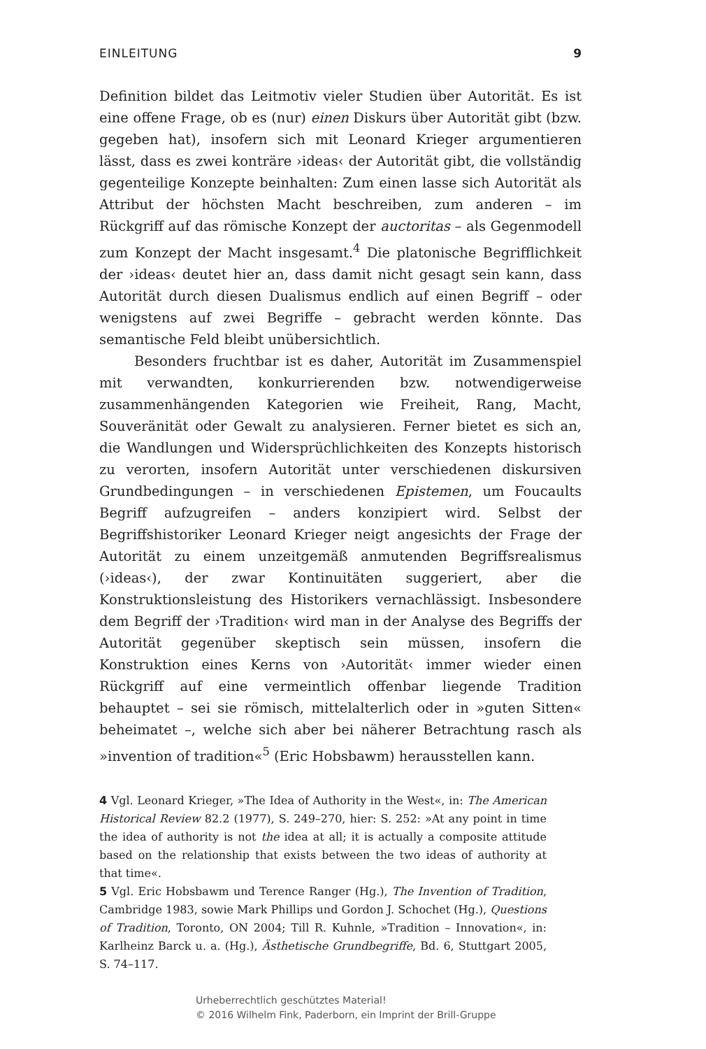EINLEITUNG 9
Definition bildet das Leitmotiv vieler Studien über Autorität. Es ist eine offene Frage, ob es (nur) einen Diskurs über Autorität gibt (bzw. gegeben hat), insofern sich mit Leonard Krieger argumentieren lässt, dass es zwei konträre ›ideas‹ der Autorität gibt, die vollständig gegenteilige Konzepte beinhalten: Zum einen lasse sich Autorität als Attribut der höchsten Macht beschreiben, zum anderen – im Rückgriff auf das römische Konzept der auctoritas – als Gegenmodell zum Konzept der Macht insgesamt.<sup>4</sup> Die platonische Begrifflichkeit der ›ideas‹ deutet hier an, dass damit nicht gesagt sein kann, dass Autorität durch diesen Dualismus endlich auf einen Begriff – oder wenigstens auf zwei Begriffe – gebracht werden könnte. Das semantische Feld bleibt unübersichtlich.
Besonders fruchtbar ist es daher, Autorität im Zusammenspiel mit verwandten, konkurrierenden bzw. notwendigerweise zusammenhängenden Kategorien wie Freiheit, Rang, Macht, Souveränität oder Gewalt zu analysieren. Ferner bietet es sich an, die Wandlungen und Widersprüchlichkeiten des Konzepts historisch zu verorten, insofern Autorität unter verschiedenen diskursiven Grundbedingungen – in verschiedenen Epistemen, um Foucaults Begriff aufzugreifen – anders konzipiert wird. Selbst der Begriffshistoriker Leonard Krieger neigt angesichts der Frage der Autorität zu einem unzeitgemäß anmutenden Begriffsrealismus (›ideas‹), der zwar Kontinuitäten suggeriert, aber die Konstruktionsleistung des Historikers vernachlässigt. Insbesondere dem Begriff der ›Tradition‹ wird man in der Analyse des Begriffs der Autorität gegenüber skeptisch sein müssen, insofern die Konstruktion eines Kerns von ›Autorität‹ immer wieder einen Rückgriff auf eine vermeintlich offenbar liegende Tradition behauptet – sei sie römisch, mittelalterlich oder in »guten Sitten« beheimatet –, welche sich aber bei näherer Betrachtung rasch als »invention of tradition«<sup>5</sup> (Eric Hobsbawm) herausstellen kann.
4 Vgl. Leonard Krieger, »The Idea of Authority in the West«, in: The American Historical Review 82.2 (1977), S. 249–270, hier: S. 252: »At any point in time the idea of authority is not the idea at all; it is actually a composite attitude based on the relationship that exists between the two ideas of authority at that time«.
5 Vgl. Eric Hobsbawm und Terence Ranger (Hg.), The Invention of Tradition, Cambridge 1983, sowie Mark Phillips und Gordon J. Schochet (Hg.), Questions of Tradition, Toronto, ON 2004; Till R. Kuhnle, »Tradition – Innovation«, in: Karlheinz Barck u. a. (Hg.), Ästhetische Grundbegriffe, Bd. 6, Stuttgart 2005, S. 74–117.
Urheberrechtlich geschütztes Material!
© 2016 Wilhelm Fink, Paderborn, ein Imprint der Brill-Gruppe